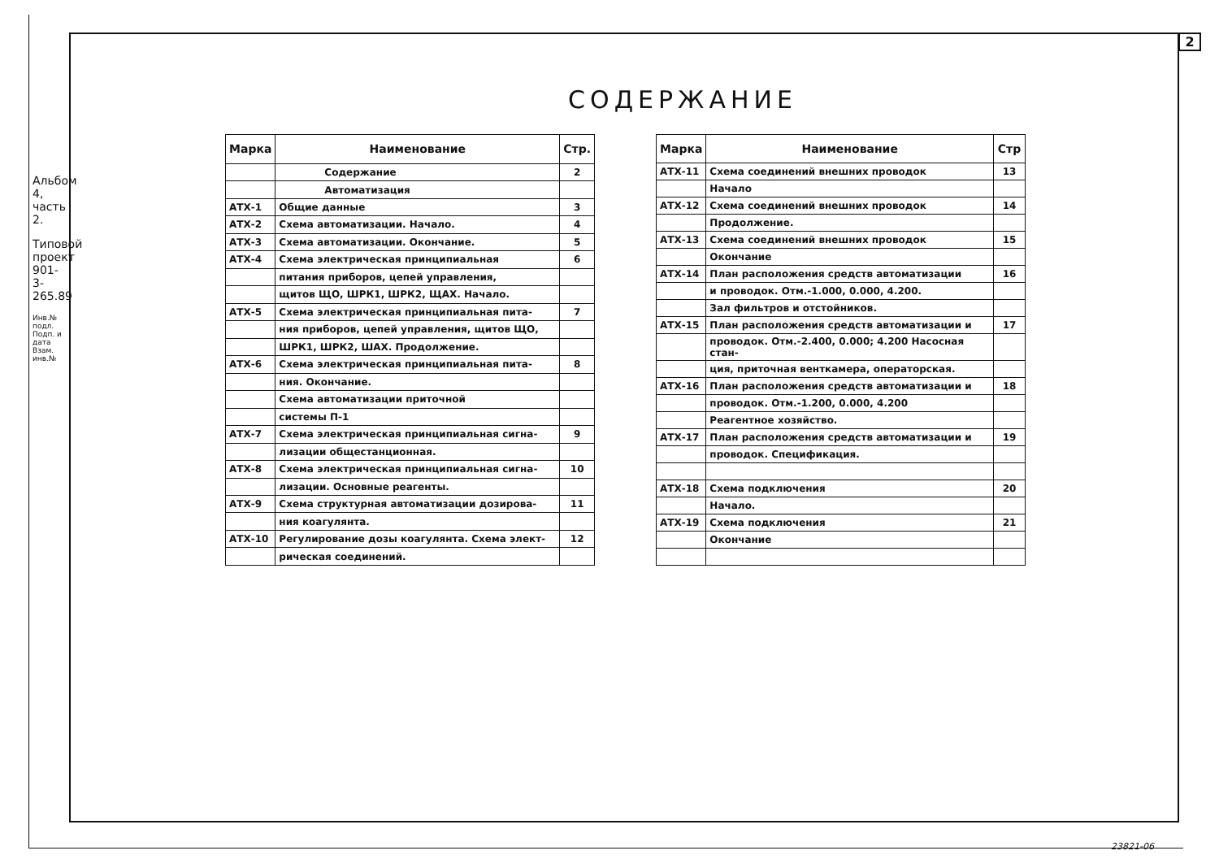2
СОДЕРЖАНИЕ
| Марка | Наименование | Стр. |
| --- | --- | --- |
| | Содержание | 2 |
| | Автоматизация | |
| АТХ-1 | Общие данные | 3 |
| АТХ-2 | Схема автоматизации. Начало. | 4 |
| АТХ-3 | Схема автоматизации. Окончание. | 5 |
| АТХ-4 | Схема электрическая принципиальная | 6 |
| | питания приборов, цепей управления, | |
| | щитов ЩО, ШРК1, ШРК2, ЩАХ. Начало. | |
| АТХ-5 | Схема электрическая принципиальная пита- | 7 |
| | ния приборов, цепей управления, щитов ЩО, | |
| | ШРК1, ШРК2, ШАХ. Продолжение. | |
| АТХ-6 | Схема электрическая принципиальная пита- | 8 |
| | ния. Окончание. | |
| | Схема автоматизации приточной | |
| | системы П-1 | |
| АТХ-7 | Схема электрическая принципиальная сигна- | 9 |
| | лизации общестанционная. | |
| АТХ-8 | Схема электрическая принципиальная сигна- | 10 |
| | лизации. Основные реагенты. | |
| АТХ-9 | Схема структурная автоматизации дозирова- | 11 |
| | ния коагулянта. | |
| АТХ-10 | Регулирование дозы коагулянта. Схема элект- | 12 |
| | рическая соединений. | |
| Марка | Наименование | Стр |
| --- | --- | --- |
| АТХ-11 | Схема соединений внешних проводок | 13 |
| | Начало | |
| АТХ-12 | Схема соединений внешних проводок | 14 |
| | Продолжение. | |
| АТХ-13 | Схема соединений внешних проводок | 15 |
| | Окончание | |
| АТХ-14 | План расположения средств автоматизации | 16 |
| | и проводок. Отм.-1.000, 0.000, 4.200. | |
| | Зал фильтров и отстойников. | |
| АТХ-15 | План расположения средств автоматизации и | 17 |
| | проводок. Отм.-2.400, 0.000; 4.200 Насосная стан- | |
| | ция, приточная венткамера, операторская. | |
| АТХ-16 | План расположения средств автоматизации и | 18 |
| | проводок. Отм.-1.200, 0.000, 4.200 | |
| | Реагентное хозяйство. | |
| АТХ-17 | План расположения средств автоматизации и | 19 |
| | проводок. Спецификация. | |
| АТХ-18 | Схема подключения | 20 |
| | Начало. | |
| АТХ-19 | Схема подключения | 21 |
| | Окончание | |
Альбом 4, часть 2.
Типовой проект 901-3-265.89
Инв.№ подл. Подп. и дата Взам. инв.№
23821-06